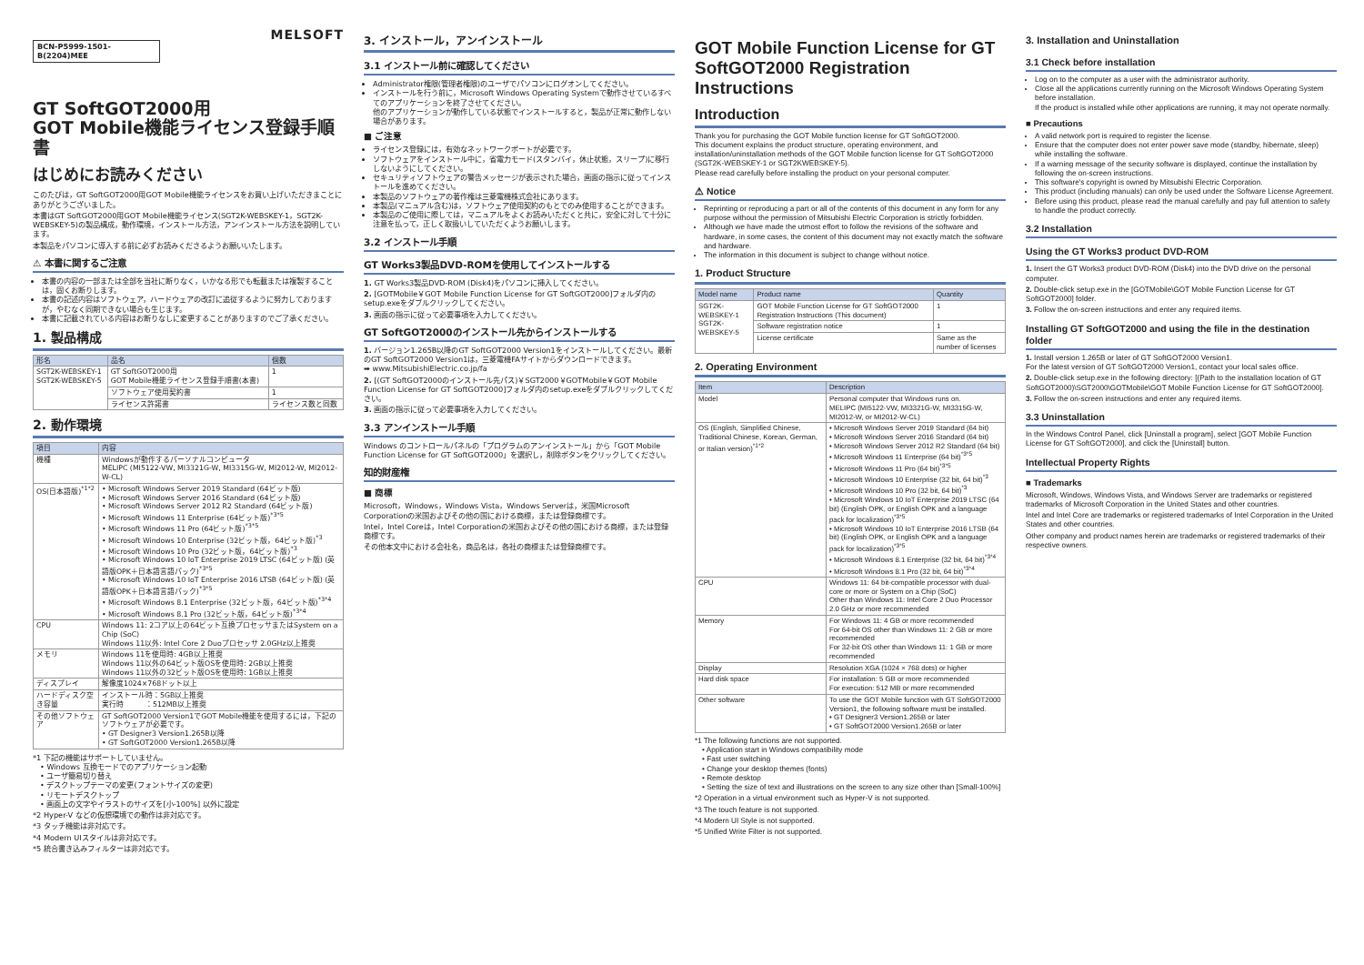MELSOFT
BCN-P5999-1501-B(2204)MEE
GT SoftGOT2000用
GOT Mobile機能ライセンス登録手順書
はじめにお読みください
このたびは，GT SoftGOT2000用GOT Mobile機能ライセンスをお買い上げいただきまことにありがとうございました。
本書はGT SoftGOT2000用GOT Mobile機能ライセンス(SGT2K-WEBSKEY-1，SGT2K-WEBSKEY-5)の製品構成，動作環境，インストール方法，アンインストール方法を説明しています。
本製品をパソコンに導入する前に必ずお読みくださるようお願いいたします。
⚠ 本書に関するご注意
本書の内容の一部または全部を当社に断りなく，いかなる形でも転載または複製することは，固くお断りします。
本書の記述内容はソフトウェア，ハードウェアの改訂に追従するように努力しておりますが，やむなく同期できない場合も生じます。
本書に記載されている内容はお断りなしに変更することがありますのでご了承ください。
1. 製品構成
| 形名 | 品名 | 個数 |
| --- | --- | --- |
| SGT2K-WEBSKEY-1 SGT2K-WEBSKEY-5 | GT SoftGOT2000用 GOT Mobile機能ライセンス登録手順書(本書) | 1 |
| | ソフトウェア使用契約書 | 1 |
| | ライセンス許諾書 | ライセンス数と同数 |
2. 動作環境
| 項目 | 内容 |
| --- | --- |
| 機種 | Windowsが動作するパーソナルコンピュータ MELIPC (MI5122-VW, MI3321G-W, MI3315G-W, MI2012-W, MI2012-W-CL) |
| OS(日本語版)<sup>*1*2</sup> | • Microsoft Windows Server 2019 Standard (64ビット版) • Microsoft Windows Server 2016 Standard (64ビット版) • Microsoft Windows Server 2012 R2 Standard (64ビット版) • Microsoft Windows 11 Enterprise (64ビット版)<sup>*3*5</sup> • Microsoft Windows 11 Pro (64ビット版)<sup>*3*5</sup> • Microsoft Windows 10 Enterprise (32ビット版，64ビット版)<sup>*3</sup> • Microsoft Windows 10 Pro (32ビット版，64ビット版)<sup>*3</sup> • Microsoft Windows 10 IoT Enterprise 2019 LTSC (64ビット版) (英語版OPK＋日本語言語パック)<sup>*3*5</sup> • Microsoft Windows 10 IoT Enterprise 2016 LTSB (64ビット版) (英語版OPK＋日本語言語パック)<sup>*3*5</sup> • Microsoft Windows 8.1 Enterprise (32ビット版，64ビット版)<sup>*3*4</sup> • Microsoft Windows 8.1 Pro (32ビット版，64ビット版)<sup>*3*4</sup> |
| CPU | Windows 11: 2コア以上の64ビット互換プロセッサまたはSystem on a Chip (SoC) Windows 11以外: Intel Core 2 Duoプロセッサ 2.0GHz以上推奨 |
| メモリ | Windows 11を使用時: 4GB以上推奨 Windows 11以外の64ビット版OSを使用時: 2GB以上推奨 Windows 11以外の32ビット版OSを使用時: 1GB以上推奨 |
| ディスプレイ | 解像度1024×768ドット以上 |
| ハードディスク空き容量 | インストール時：5GB以上推奨 実行時 ：512MB以上推奨 |
| その他ソフトウェア | GT SoftGOT2000 Version1でGOT Mobile機能を使用するには，下記のソフトウェアが必要です。 • GT Designer3 Version1.265B以降 • GT SoftGOT2000 Version1.265B以降 |
*1 下記の機能はサポートしていません。
　• Windows 互換モードでのアプリケーション起動
　• ユーザ簡易切り替え
　• デスクトップテーマの変更(フォントサイズの変更)
　• リモートデスクトップ
　• 画面上の文字やイラストのサイズを[小-100%] 以外に設定
*2 Hyper-V などの仮想環境での動作は非対応です。
*3 タッチ機能は非対応です。
*4 Modern UIスタイルは非対応です。
*5 統合書き込みフィルターは非対応です。
3. インストール，アンインストール
3.1 インストール前に確認してください
Administrator権限(管理者権限)のユーザでパソコンにログオンしてください。
インストールを行う前に，Microsoft Windows Operating Systemで動作させているすべてのアプリケーションを終了させてください。
他のアプリケーションが動作している状態でインストールすると，製品が正常に動作しない場合があります。
■ ご注意
ライセンス登録には，有効なネットワークポートが必要です。
ソフトウェアをインストール中に，省電力モード(スタンバイ，休止状態，スリープ)に移行しないようにしてください。
セキュリティソフトウェアの警告メッセージが表示された場合，画面の指示に従ってインストールを進めてください。
本製品のソフトウェアの著作権は三菱電機株式会社にあります。
本製品(マニュアル含む)は，ソフトウェア使用契約のもとでのみ使用することができます。
本製品のご使用に際しては，マニュアルをよくお読みいただくと共に，安全に対して十分に注意を払って，正しく取扱いしていただくようお願いします。
3.2 インストール手順
GT Works3製品DVD-ROMを使用してインストールする
1. GT Works3製品DVD-ROM (Disk4)をパソコンに挿入してください。
2. [GOTMobile￥GOT Mobile Function License for GT SoftGOT2000]フォルダ内のsetup.exeをダブルクリックしてください。
3. 画面の指示に従って必要事項を入力してください。
GT SoftGOT2000のインストール先からインストールする
1. バージョン1.265B以降のGT SoftGOT2000 Version1をインストールしてください。最新のGT SoftGOT2000 Version1は，三菱電機FAサイトからダウンロードできます。
➡ www.MitsubishiElectric.co.jp/fa
2. [(GT SoftGOT2000のインストール先パス)￥SGT2000￥GOTMobile￥GOT Mobile Function License for GT SoftGOT2000]フォルダ内のsetup.exeをダブルクリックしてください。
3. 画面の指示に従って必要事項を入力してください。
3.3 アンインストール手順
Windows のコントロールパネルの「プログラムのアンインストール」から「GOT Mobile Function License for GT SoftGOT2000」を選択し，削除ボタンをクリックしてください。
知的財産権
■ 商標
Microsoft，Windows，Windows Vista，Windows Serverは，米国Microsoft Corporationの米国およびその他の国における商標，または登録商標です。
Intel，Intel Coreは，Intel Corporationの米国およびその他の国における商標，または登録商標です。
その他本文中における会社名，商品名は，各社の商標または登録商標です。
GOT Mobile Function License for GT SoftGOT2000 Registration Instructions
Introduction
Thank you for purchasing the GOT Mobile function license for GT SoftGOT2000.
This document explains the product structure, operating environment, and installation/uninstallation methods of the GOT Mobile function license for GT SoftGOT2000 (SGT2K-WEBSKEY-1 or SGT2KWEBSKEY-5).
Please read carefully before installing the product on your personal computer.
⚠ Notice
Reprinting or reproducing a part or all of the contents of this document in any form for any purpose without the permission of Mitsubishi Electric Corporation is strictly forbidden.
Although we have made the utmost effort to follow the revisions of the software and hardware, in some cases, the content of this document may not exactly match the software and hardware.
The information in this document is subject to change without notice.
1. Product Structure
| Model name | Product name | Quantity |
| --- | --- | --- |
| SGT2K-WEBSKEY-1 SGT2K-WEBSKEY-5 | GOT Mobile Function License for GT SoftGOT2000 Registration Instructions (This document) | 1 |
| | Software registration notice | 1 |
| | License certificate | Same as the number of licenses |
2. Operating Environment
| Item | Description |
| --- | --- |
| Model | Personal computer that Windows runs on. MELIPC (MI5122-VW, MI3321G-W, MI3315G-W, MI2012-W, or MI2012-W-CL) |
| OS (English, Simplified Chinese, Traditional Chinese, Korean, German, or Italian version)<sup>*1*2</sup> | • Microsoft Windows Server 2019 Standard (64 bit) • Microsoft Windows Server 2016 Standard (64 bit) • Microsoft Windows Server 2012 R2 Standard (64 bit) • Microsoft Windows 11 Enterprise (64 bit)<sup>*3*5</sup> • Microsoft Windows 11 Pro (64 bit)<sup>*3*5</sup> • Microsoft Windows 10 Enterprise (32 bit, 64 bit)<sup>*3</sup> • Microsoft Windows 10 Pro (32 bit, 64 bit)<sup>*3</sup> • Microsoft Windows 10 IoT Enterprise 2019 LTSC (64 bit) (English OPK, or English OPK and a language pack for localization)<sup>*3*5</sup> • Microsoft Windows 10 IoT Enterprise 2016 LTSB (64 bit) (English OPK, or English OPK and a language pack for localization)<sup>*3*5</sup> • Microsoft Windows 8.1 Enterprise (32 bit, 64 bit)<sup>*3*4</sup> • Microsoft Windows 8.1 Pro (32 bit, 64 bit)<sup>*3*4</sup> |
| CPU | Windows 11: 64 bit-compatible processor with dual-core or more or System on a Chip (SoC) Other than Windows 11: Intel Core 2 Duo Processor 2.0 GHz or more recommended |
| Memory | For Windows 11: 4 GB or more recommended For 64-bit OS other than Windows 11: 2 GB or more recommended For 32-bit OS other than Windows 11: 1 GB or more recommended |
| Display | Resolution XGA (1024 × 768 dots) or higher |
| Hard disk space | For installation: 5 GB or more recommended For execution: 512 MB or more recommended |
| Other software | To use the GOT Mobile function with GT SoftGOT2000 Version1, the following software must be installed. • GT Designer3 Version1.265B or later • GT SoftGOT2000 Version1.265B or later |
*1 The following functions are not supported.
　• Application start in Windows compatibility mode
　• Fast user switching
　• Change your desktop themes (fonts)
　• Remote desktop
　• Setting the size of text and illustrations on the screen to any size other than [Small-100%]
*2 Operation in a virtual environment such as Hyper-V is not supported.
*3 The touch feature is not supported.
*4 Modern UI Style is not supported.
*5 Unified Write Filter is not supported.
3. Installation and Uninstallation
3.1 Check before installation
Log on to the computer as a user with the administrator authority.
Close all the applications currently running on the Microsoft Windows Operating System before installation.
If the product is installed while other applications are running, it may not operate normally.
■ Precautions
A valid network port is required to register the license.
Ensure that the computer does not enter power save mode (standby, hibernate, sleep) while installing the software.
If a warning message of the security software is displayed, continue the installation by following the on-screen instructions.
This software's copyright is owned by Mitsubishi Electric Corporation.
This product (including manuals) can only be used under the Software License Agreement.
Before using this product, please read the manual carefully and pay full attention to safety to handle the product correctly.
3.2 Installation
Using the GT Works3 product DVD-ROM
1. Insert the GT Works3 product DVD-ROM (Disk4) into the DVD drive on the personal computer.
2. Double-click setup.exe in the [GOTMobile\GOT Mobile Function License for GT SoftGOT2000] folder.
3. Follow the on-screen instructions and enter any required items.
Installing GT SoftGOT2000 and using the file in the destination folder
1. Install version 1.265B or later of GT SoftGOT2000 Version1.
For the latest version of GT SoftGOT2000 Version1, contact your local sales office.
2. Double-click setup.exe in the following directory: [(Path to the installation location of GT SoftGOT2000)\SGT2000\GOTMobile\GOT Mobile Function License for GT SoftGOT2000].
3. Follow the on-screen instructions and enter any required items.
3.3 Uninstallation
In the Windows Control Panel, click [Uninstall a program], select [GOT Mobile Function License for GT SoftGOT2000], and click the [Uninstall] button.
Intellectual Property Rights
■ Trademarks
Microsoft, Windows, Windows Vista, and Windows Server are trademarks or registered trademarks of Microsoft Corporation in the United States and other countries.
Intel and Intel Core are trademarks or registered trademarks of Intel Corporation in the United States and other countries.
Other company and product names herein are trademarks or registered trademarks of their respective owners.